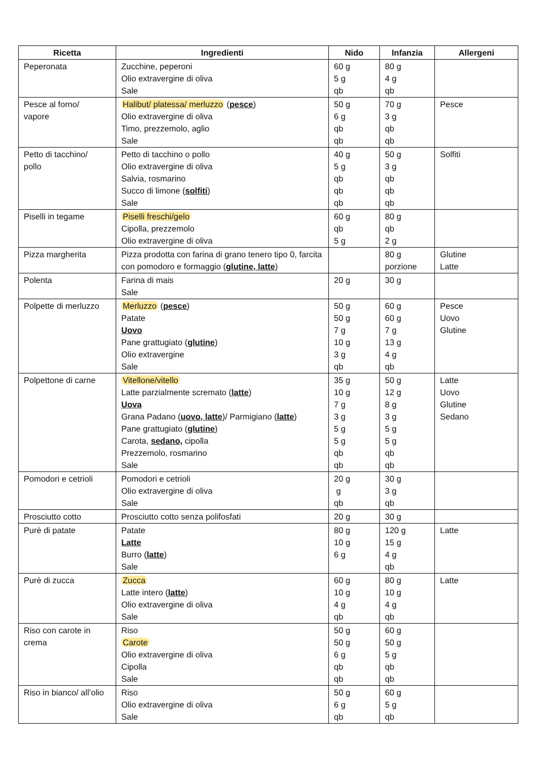| Ricetta | Ingredienti | Nido | Infanzia | Allergeni |
| --- | --- | --- | --- | --- |
| Peperonata | Zucchine, peperoni Olio extravergine di oliva Sale | 60 g 5 g qb | 80 g 4 g qb | |
| Pesce al forno/ vapore | Halibut/ platessa/ merluzzo ( pesce ) Olio extravergine di oliva Timo, prezzemolo, aglio Sale | 50 g 6 g qb qb | 70 g 3 g qb qb | Pesce |
| Petto di tacchino/ pollo | Petto di tacchino o pollo Olio extravergine di oliva Salvia, rosmarino Succo di limone ( solfiti ) Sale | 40 g 5 g qb qb qb | 50 g 3 g qb qb qb | Solfiti |
| Piselli in tegame | Piselli freschi/gelo Cipolla, prezzemolo Olio extravergine di oliva | 60 g qb 5 g | 80 g qb 2 g | |
| Pizza margherita | Pizza prodotta con farina di grano tenero tipo 0, farcita con pomodoro e formaggio ( glutine, latte ) | | 80 g porzione | Glutine Latte |
| Polenta | Farina di mais Sale | 20 g | 30 g | |
| Polpette di merluzzo | Merluzzo ( pesce ) Patate Uovo Pane grattugiato ( glutine ) Olio extravergine Sale | 50 g 50 g 7 g 10 g 3 g qb | 60 g 60 g 7 g 13 g 4 g qb | Pesce Uovo Glutine |
| Polpettone di carne | Vitellone/vitello Latte parzialmente scremato ( latte ) Uova Grana Padano ( uovo, latte )/ Parmigiano ( latte ) Pane grattugiato ( glutine ) Carota, sedano, cipolla Prezzemolo, rosmarino Sale | 35 g 10 g 7 g 3 g 5 g 5 g qb qb | 50 g 12 g 8 g 3 g 5 g 5 g qb qb | Latte Uovo Glutine Sedano |
| Pomodori e cetrioli | Pomodori e cetrioli Olio extravergine di oliva Sale | 20 g g qb | 30 g 3 g qb | |
| Prosciutto cotto | Prosciutto cotto senza polifosfati | 20 g | 30 g | |
| Purè di patate | Patate Latte Burro ( latte ) Sale | 80 g 10 g 6 g | 120 g 15 g 4 g qb | Latte |
| Purè di zucca | Zucca Latte intero ( latte ) Olio extravergine di oliva Sale | 60 g 10 g 4 g qb | 80 g 10 g 4 g qb | Latte |
| Riso con carote in crema | Riso Carote Olio extravergine di oliva Cipolla Sale | 50 g 50 g 6 g qb qb | 60 g 50 g 5 g qb qb | |
| Riso in bianco/ all’olio | Riso Olio extravergine di oliva Sale | 50 g 6 g qb | 60 g 5 g qb | |